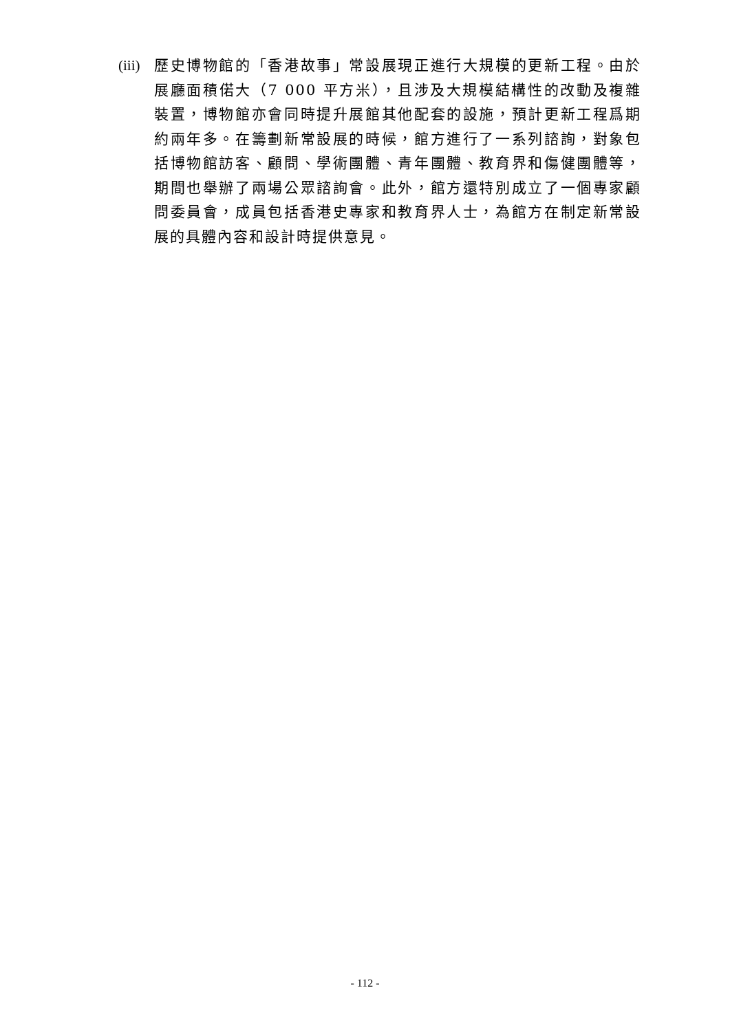(iii) 歷史博物館的「香港故事」常設展現正進行大規模的更新工程。由於展廳面積偌大（7 000 平方米），且涉及大規模結構性的改動及複雜裝置，博物館亦會同時提升展館其他配套的設施，預計更新工程爲期約兩年多。在籌劃新常設展的時候，館方進行了一系列諮詢，對象包括博物館訪客、顧問、學術團體、青年團體、教育界和傷健團體等，期間也舉辦了兩場公眾諮詢會。此外，館方還特別成立了一個專家顧問委員會，成員包括香港史專家和教育界人士，為館方在制定新常設展的具體內容和設計時提供意見。
- 112 -